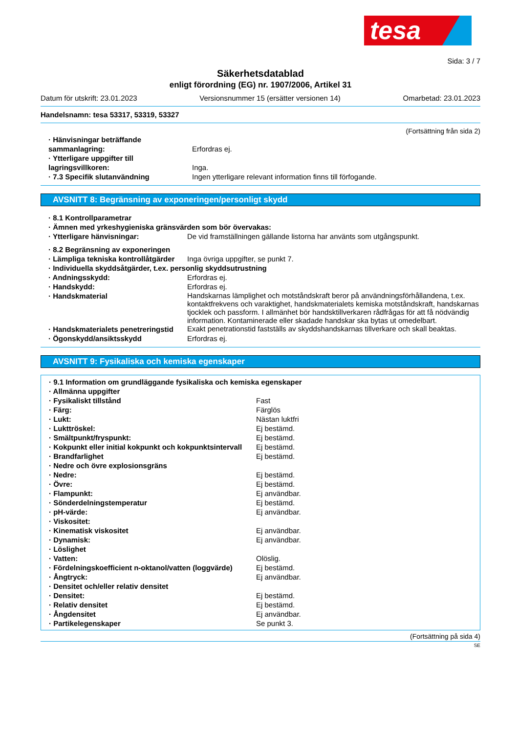tesa
Sida: 3 / 7
Säkerhetsdatablad
enligt förordning (EG) nr. 1907/2006, Artikel 31
Datum för utskrift: 23.01.2023 Versionsnummer 15 (ersätter versionen 14) Omarbetad: 23.01.2023
Handelsnamn: tesa 53317, 53319, 53327
(Fortsättning från sida 2)
| · Hänvisningar beträffande sammanlagring: | Erfordras ej. |
| · Ytterligare uppgifter till lagringsvillkoren: | Inga. |
| · 7.3 Specifik slutanvändning | Ingen ytterligare relevant information finns till förfogande. |
AVSNITT 8: Begränsning av exponeringen/personligt skydd
| · 8.1 Kontrollparametrar | |
| · Ämnen med yrkeshygieniska gränsvärden som bör övervakas: | |
| · Ytterligare hänvisningar: | De vid framställningen gällande listorna har använts som utgångspunkt. |
| · 8.2 Begränsning av exponeringen | |
| · Lämpliga tekniska kontrollåtgärder | Inga övriga uppgifter, se punkt 7. |
| · Individuella skyddsåtgärder, t.ex. personlig skyddsutrustning | |
| · Andningsskydd: | Erfordras ej. |
| · Handskydd: | Erfordras ej. |
| · Handskmaterial | Handskarnas lämplighet och motståndskraft beror på användningsförhållandena, t.ex. kontaktfrekvens och varaktighet, handskmaterialets kemiska motståndskraft, handskarnas tjocklek och passform. I allmänhet bör handsktillverkaren rådfrågas för att få nödvändig information. Kontaminerade eller skadade handskar ska bytas ut omedelbart. |
| · Handskmaterialets penetreringstid | Exakt penetrationstid fastställs av skyddshandskarnas tillverkare och skall beaktas. |
| · Ögonskydd/ansiktsskydd | Erfordras ej. |
AVSNITT 9: Fysikaliska och kemiska egenskaper
| · 9.1 Information om grundläggande fysikaliska och kemiska egenskaper | |
| · Allmänna uppgifter | |
| · Fysikaliskt tillstånd | Fast |
| · Färg: | Färglös |
| · Lukt: | Nästan luktfri |
| · Lukttröskel: | Ej bestämd. |
| · Smältpunkt/fryspunkt: | Ej bestämd. |
| · Kokpunkt eller initial kokpunkt och kokpunktsintervall | Ej bestämd. |
| · Brandfarlighet | Ej bestämd. |
| · Nedre och övre explosionsgräns | |
| · Nedre: | Ej bestämd. |
| · Övre: | Ej bestämd. |
| · Flampunkt: | Ej användbar. |
| · Sönderdelningstemperatur | Ej bestämd. |
| · pH-värde: | Ej användbar. |
| · Viskositet: | |
| · Kinematisk viskositet | Ej användbar. |
| · Dynamisk: | Ej användbar. |
| · Löslighet | |
| · Vatten: | Olöslig. |
| · Fördelningskoefficient n-oktanol/vatten (loggvärde) | Ej bestämd. |
| · Ångtryck: | Ej användbar. |
| · Densitet och/eller relativ densitet | |
| · Densitet: | Ej bestämd. |
| · Relativ densitet | Ej bestämd. |
| · Ångdensitet | Ej användbar. |
| · Partikelegenskaper | Se punkt 3. |
(Fortsättning på sida 4)
SE